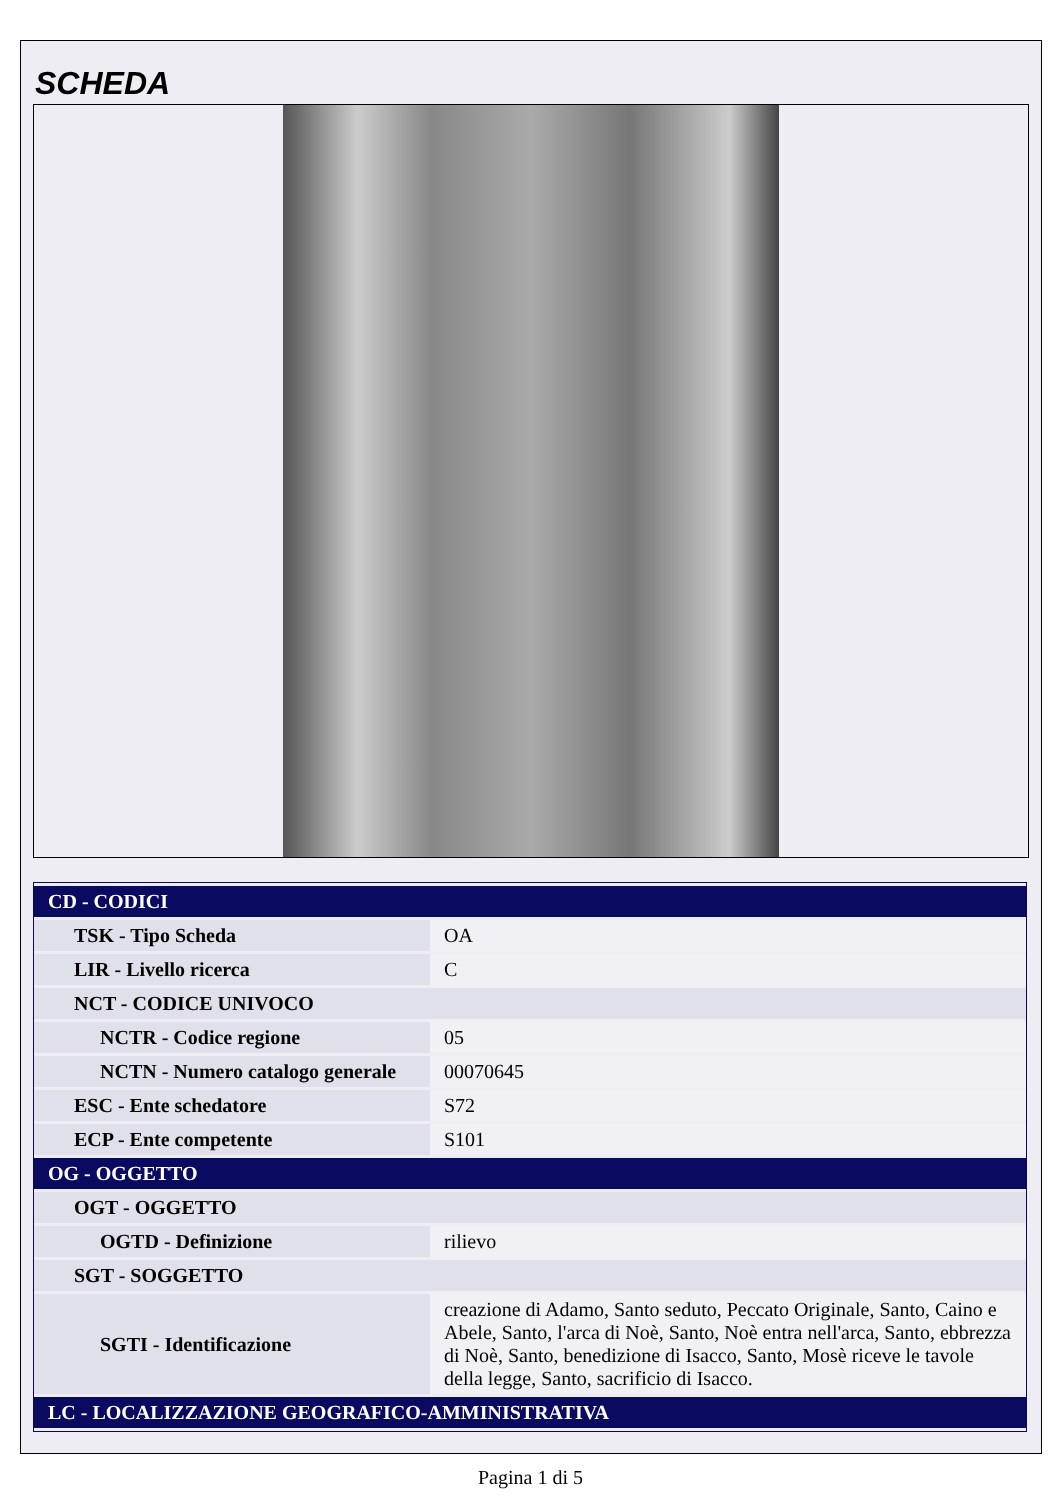SCHEDA
| CD - CODICI | |
| TSK - Tipo Scheda | OA |
| LIR - Livello ricerca | C |
| NCT - CODICE UNIVOCO | |
| NCTR - Codice regione | 05 |
| NCTN - Numero catalogo generale | 00070645 |
| ESC - Ente schedatore | S72 |
| ECP - Ente competente | S101 |
| OG - OGGETTO | |
| OGT - OGGETTO | |
| OGTD - Definizione | rilievo |
| SGT - SOGGETTO | |
| SGTI - Identificazione | creazione di Adamo, Santo seduto, Peccato Originale, Santo, Caino e Abele, Santo, l'arca di Noè, Santo, Noè entra nell'arca, Santo, ebbrezza di Noè, Santo, benedizione di Isacco, Santo, Mosè riceve le tavole della legge, Santo, sacrificio di Isacco. |
| LC - LOCALIZZAZIONE GEOGRAFICO-AMMINISTRATIVA | |
Pagina 1 di 5